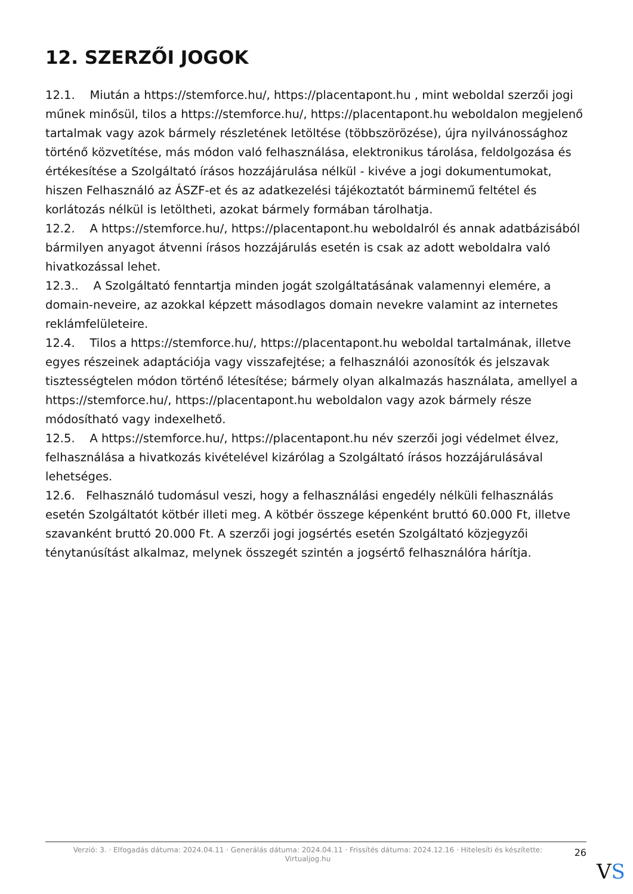12. SZERZŐI JOGOK
12.1. Miután a https://stemforce.hu/, https://placentapont.hu , mint weboldal szerzői jogi műnek minősül, tilos a https://stemforce.hu/, https://placentapont.hu weboldalon megjelenő tartalmak vagy azok bármely részletének letöltése (többszörözése), újra nyilvánossághoz történő közvetítése, más módon való felhasználása, elektronikus tárolása, feldolgozása és értékesítése a Szolgáltató írásos hozzájárulása nélkül - kivéve a jogi dokumentumokat, hiszen Felhasználó az ÁSZF-et és az adatkezelési tájékoztatót bárminemű feltétel és korlátozás nélkül is letöltheti, azokat bármely formában tárolhatja.
12.2. A https://stemforce.hu/, https://placentapont.hu weboldalról és annak adatbázisából bármilyen anyagot átvenni írásos hozzájárulás esetén is csak az adott weboldalra való hivatkozással lehet.
12.3.. A Szolgáltató fenntartja minden jogát szolgáltatásának valamennyi elemére, a domain-neveire, az azokkal képzett másodlagos domain nevekre valamint az internetes reklámfelületeire.
12.4. Tilos a https://stemforce.hu/, https://placentapont.hu weboldal tartalmának, illetve egyes részeinek adaptációja vagy visszafejtése; a felhasználói azonosítók és jelszavak tisztességtelen módon történő létesítése; bármely olyan alkalmazás használata, amellyel a https://stemforce.hu/, https://placentapont.hu weboldalon vagy azok bármely része módosítható vagy indexelhető.
12.5. A https://stemforce.hu/, https://placentapont.hu név szerzői jogi védelmet élvez, felhasználása a hivatkozás kivételével kizárólag a Szolgáltató írásos hozzájárulásával lehetséges.
12.6. Felhasználó tudomásul veszi, hogy a felhasználási engedély nélküli felhasználás esetén Szolgáltatót kötbér illeti meg. A kötbér összege képenként bruttó 60.000 Ft, illetve szavanként bruttó 20.000 Ft. A szerzői jogi jogsértés esetén Szolgáltató közjegyzői ténytanúsítást alkalmaz, melynek összegét szintén a jogsértő felhasználóra hárítja.
Verzió: 3. · Elfogadás dátuma: 2024.04.11 · Generálás dátuma: 2024.04.11 · Frissítés dátuma: 2024.12.16 · Hitelesíti és készítette: Virtualjog.hu
26
VS